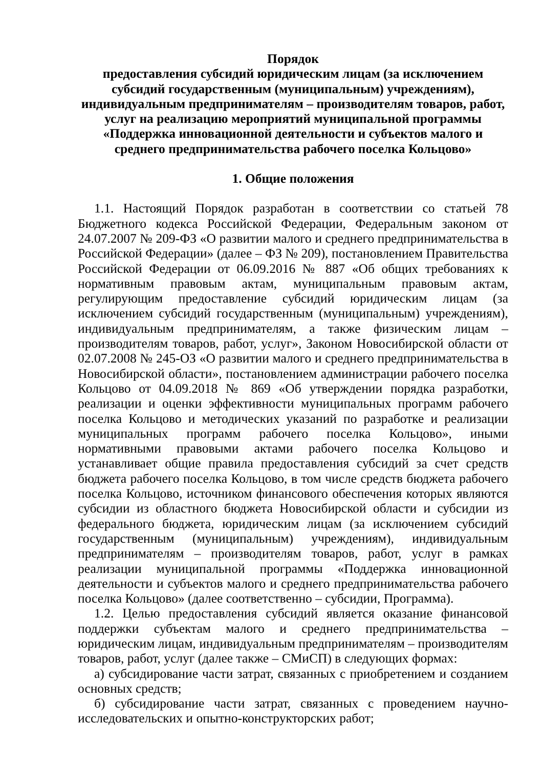Порядок
предоставления субсидий юридическим лицам (за исключением субсидий государственным (муниципальным) учреждениям), индивидуальным предпринимателям – производителям товаров, работ, услуг на реализацию мероприятий муниципальной программы «Поддержка инновационной деятельности и субъектов малого и среднего предпринимательства рабочего поселка Кольцово»
1. Общие положения
1.1. Настоящий Порядок разработан в соответствии со статьей 78 Бюджетного кодекса Российской Федерации, Федеральным законом от 24.07.2007 № 209-ФЗ «О развитии малого и среднего предпринимательства в Российской Федерации» (далее – ФЗ № 209), постановлением Правительства Российской Федерации от 06.09.2016 № 887 «Об общих требованиях к нормативным правовым актам, муниципальным правовым актам, регулирующим предоставление субсидий юридическим лицам (за исключением субсидий государственным (муниципальным) учреждениям), индивидуальным предпринимателям, а также физическим лицам – производителям товаров, работ, услуг», Законом Новосибирской области от 02.07.2008 № 245-ОЗ «О развитии малого и среднего предпринимательства в Новосибирской области», постановлением администрации рабочего поселка Кольцово от 04.09.2018 № 869 «Об утверждении порядка разработки, реализации и оценки эффективности муниципальных программ рабочего поселка Кольцово и методических указаний по разработке и реализации муниципальных программ рабочего поселка Кольцово», иными нормативными правовыми актами рабочего поселка Кольцово и устанавливает общие правила предоставления субсидий за счет средств бюджета рабочего поселка Кольцово, в том числе средств бюджета рабочего поселка Кольцово, источником финансового обеспечения которых являются субсидии из областного бюджета Новосибирской области и субсидии из федерального бюджета, юридическим лицам (за исключением субсидий государственным (муниципальным) учреждениям), индивидуальным предпринимателям – производителям товаров, работ, услуг в рамках реализации муниципальной программы «Поддержка инновационной деятельности и субъектов малого и среднего предпринимательства рабочего поселка Кольцово» (далее соответственно – субсидии, Программа).
1.2. Целью предоставления субсидий является оказание финансовой поддержки субъектам малого и среднего предпринимательства – юридическим лицам, индивидуальным предпринимателям – производителям товаров, работ, услуг (далее также – СМиСП) в следующих формах:
а) субсидирование части затрат, связанных с приобретением и созданием основных средств;
б) субсидирование части затрат, связанных с проведением научно-исследовательских и опытно-конструкторских работ;